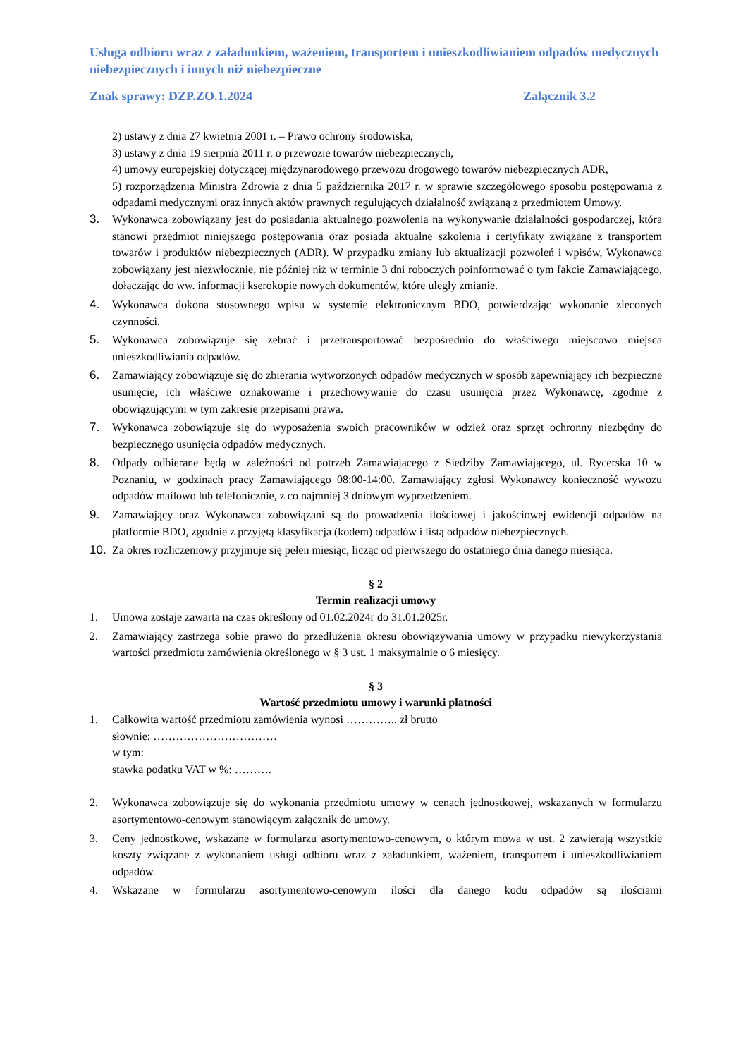Usługa odbioru wraz z załadunkiem, ważeniem, transportem i unieszkodliwianiem odpadów medycznych niebezpiecznych i innych niż niebezpieczne
Znak sprawy: DZP.ZO.1.2024 Załącznik 3.2
2) ustawy z dnia 27 kwietnia 2001 r. – Prawo ochrony środowiska,
3) ustawy z dnia 19 sierpnia 2011 r. o przewozie towarów niebezpiecznych,
4) umowy europejskiej dotyczącej międzynarodowego przewozu drogowego towarów niebezpiecznych ADR,
5) rozporządzenia Ministra Zdrowia z dnia 5 października 2017 r. w sprawie szczegółowego sposobu postępowania z odpadami medycznymi oraz innych aktów prawnych regulujących działalność związaną z przedmiotem Umowy.
3. Wykonawca zobowiązany jest do posiadania aktualnego pozwolenia na wykonywanie działalności gospodarczej, która stanowi przedmiot niniejszego postępowania oraz posiada aktualne szkolenia i certyfikaty związane z transportem towarów i produktów niebezpiecznych (ADR). W przypadku zmiany lub aktualizacji pozwoleń i wpisów, Wykonawca zobowiązany jest niezwłocznie, nie później niż w terminie 3 dni roboczych poinformować o tym fakcie Zamawiającego, dołączając do ww. informacji kserokopie nowych dokumentów, które uległy zmianie.
4. Wykonawca dokona stosownego wpisu w systemie elektronicznym BDO, potwierdzając wykonanie zleconych czynności.
5. Wykonawca zobowiązuje się zebrać i przetransportować bezpośrednio do właściwego miejscowo miejsca unieszkodliwiania odpadów.
6. Zamawiający zobowiązuje się do zbierania wytworzonych odpadów medycznych w sposób zapewniający ich bezpieczne usunięcie, ich właściwe oznakowanie i przechowywanie do czasu usunięcia przez Wykonawcę, zgodnie z obowiązującymi w tym zakresie przepisami prawa.
7. Wykonawca zobowiązuje się do wyposażenia swoich pracowników w odzież oraz sprzęt ochronny niezbędny do bezpiecznego usunięcia odpadów medycznych.
8. Odpady odbierane będą w zależności od potrzeb Zamawiającego z Siedziby Zamawiającego, ul. Rycerska 10 w Poznaniu, w godzinach pracy Zamawiającego 08:00-14:00. Zamawiający zgłosi Wykonawcy konieczność wywozu odpadów mailowo lub telefonicznie, z co najmniej 3 dniowym wyprzedzeniem.
9. Zamawiający oraz Wykonawca zobowiązani są do prowadzenia ilościowej i jakościowej ewidencji odpadów na platformie BDO, zgodnie z przyjętą klasyfikacja (kodem) odpadów i listą odpadów niebezpiecznych.
10. Za okres rozliczeniowy przyjmuje się pełen miesiąc, licząc od pierwszego do ostatniego dnia danego miesiąca.
§ 2
Termin realizacji umowy
1. Umowa zostaje zawarta na czas określony od 01.02.2024r do 31.01.2025r.
2. Zamawiający zastrzega sobie prawo do przedłużenia okresu obowiązywania umowy w przypadku niewykorzystania wartości przedmiotu zamówienia określonego w § 3 ust. 1 maksymalnie o 6 miesięcy.
§ 3
Wartość przedmiotu umowy i warunki płatności
1. Całkowita wartość przedmiotu zamówienia wynosi ………….. zł brutto
słownie: ……………………………
w tym:
stawka podatku VAT w %: ……….
2. Wykonawca zobowiązuje się do wykonania przedmiotu umowy w cenach jednostkowej, wskazanych w formularzu asortymentowo-cenowym stanowiącym załącznik do umowy.
3. Ceny jednostkowe, wskazane w formularzu asortymentowo-cenowym, o którym mowa w ust. 2 zawierają wszystkie koszty związane z wykonaniem usługi odbioru wraz z załadunkiem, ważeniem, transportem i unieszkodliwianiem odpadów.
4. Wskazane w formularzu asortymentowo-cenowym ilości dla danego kodu odpadów są ilościami